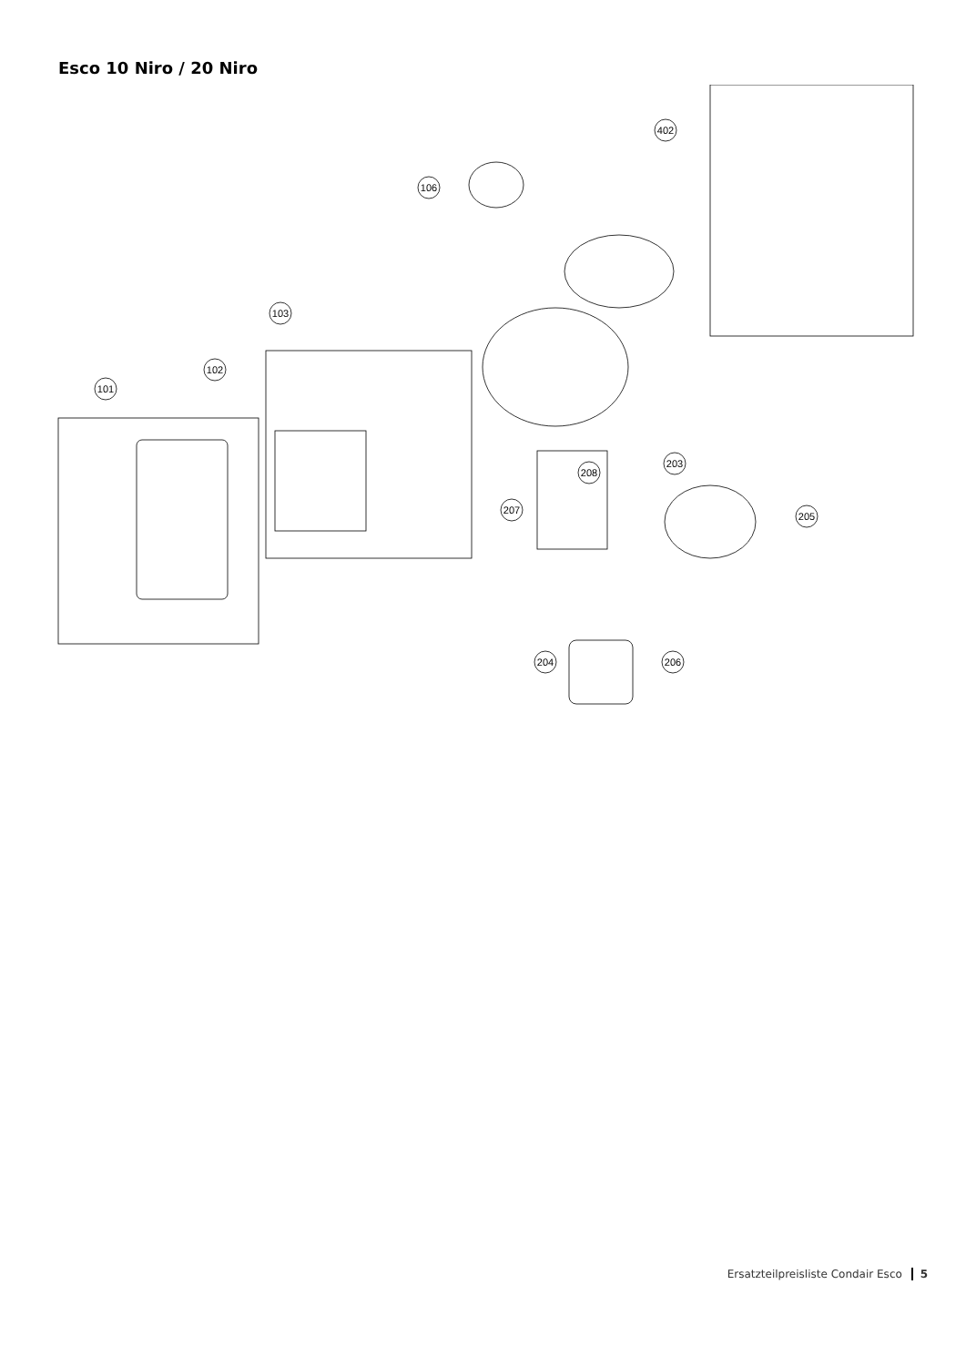Esco 10 Niro / 20 Niro
101
102
103
106
402
208
207
203
205
204
206
Ersatzteilpreisliste Condair Esco 5